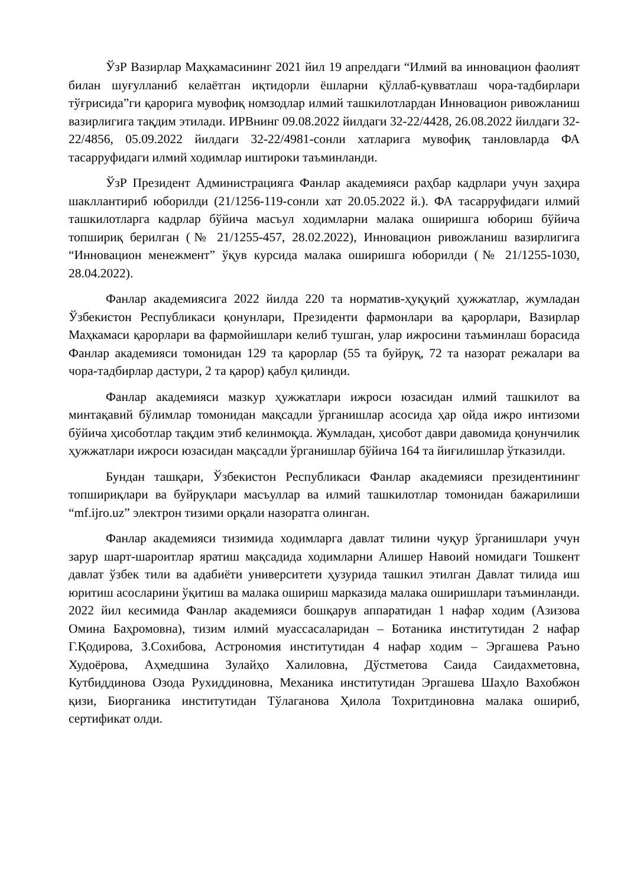ЎзР Вазирлар Маҳкамасининг 2021 йил 19 апрелдаги “Илмий ва инновацион фаолият билан шуғулланиб келаётган иқтидорли ёшларни қўллаб-қувватлаш чора-тадбирлари тўғрисида”ги қарорига мувофиқ номзодлар илмий ташкилотлардан Инновацион ривожланиш вазирлигига тақдим этилади. ИРВнинг 09.08.2022 йилдаги 32-22/4428, 26.08.2022 йилдаги 32-22/4856, 05.09.2022 йилдаги 32-22/4981-сонли хатларига мувофиқ танловларда ФА тасарруфидаги илмий ходимлар иштироки таъминланди.
ЎзР Президент Администрацияга Фанлар академияси раҳбар кадрлари учун заҳира шакллантириб юборилди (21/1256-119-сонли хат 20.05.2022 й.). ФА тасарруфидаги илмий ташкилотларга кадрлар бўйича масъул ходимларни малака оширишга юбориш бўйича топшириқ берилган (№ 21/1255-457, 28.02.2022), Инновацион ривожланиш вазирлигига “Инновацион менежмент” ўқув курсида малака оширишга юборилди (№ 21/1255-1030, 28.04.2022).
Фанлар академиясига 2022 йилда 220 та норматив-ҳуқуқий ҳужжатлар, жумладан Ўзбекистон Республикаси қонунлари, Президенти фармонлари ва қарорлари, Вазирлар Маҳкамаси қарорлари ва фармойишлари келиб тушган, улар ижросини таъминлаш борасида Фанлар академияси томонидан 129 та қарорлар (55 та буйруқ, 72 та назорат режалари ва чора-тадбирлар дастури, 2 та қарор) қабул қилинди.
Фанлар академияси мазкур ҳужжатлари ижроси юзасидан илмий ташкилот ва минтақавий бўлимлар томонидан мақсадли ўрганишлар асосида ҳар ойда ижро интизоми бўйича ҳисоботлар тақдим этиб келинмоқда. Жумладан, ҳисобот даври давомида қонунчилик ҳужжатлари ижроси юзасидан мақсадли ўрганишлар бўйича 164 та йиғилишлар ўтказилди.
Бундан ташқари, Ўзбекистон Республикаси Фанлар академияси президентининг топшириқлари ва буйруқлари масъуллар ва илмий ташкилотлар томонидан бажарилиши “mf.ijro.uz” электрон тизими орқали назоратга олинган.
Фанлар академияси тизимида ходимларга давлат тилини чуқур ўрганишлари учун зарур шарт-шароитлар яратиш мақсадида ходимларни Алишер Навоий номидаги Тошкент давлат ўзбек тили ва адабиёти университети ҳузурида ташкил этилган Давлат тилида иш юритиш асосларини ўқитиш ва малака ошириш марказида малака оширишлари таъминланди. 2022 йил кесимида Фанлар академияси бошқарув аппаратидан 1 нафар ходим (Азизова Омина Баҳромовна), тизим илмий муассасаларидан – Ботаника институтидан 2 нафар Г.Қодирова, З.Сохибова, Астрономия институтидан 4 нафар ходим – Эргашева Раъно Худоёрова, Аҳмедшина Зулайҳо Халиловна, Дўстметова Саида Саидахметовна, Кутбиддинова Озода Рухиддиновна, Механика институтидан Эргашева Шаҳло Вахобжон қизи, Биорганика институтидан Тўлаганова Ҳилола Тохритдиновна малака ошириб, сертификат олди.